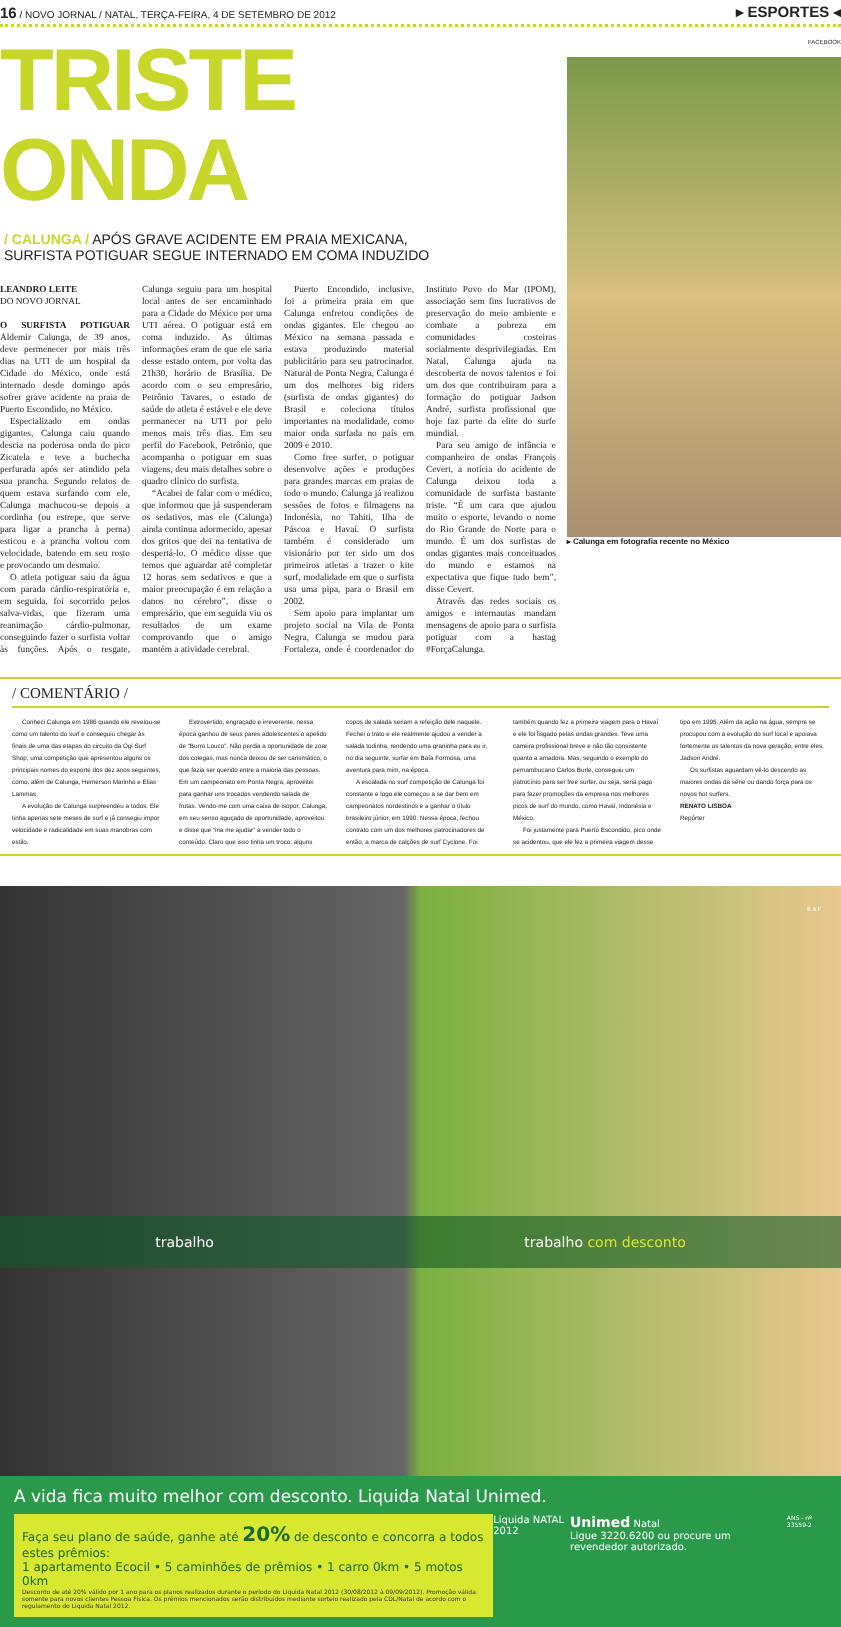16 / NOVO JORNAL / NATAL, TERÇA-FEIRA, 4 DE SETEMBRO DE 2012 ▸ ESPORTES ◂
TRISTE ONDA
/ CALUNGA / APÓS GRAVE ACIDENTE EM PRAIA MEXICANA,
SURFISTA POTIGUAR SEGUE INTERNADO EM COMA INDUZIDO
LEANDRO LEITE
DO NOVO JORNAL
O SURFISTA POTIGUAR Aldemir Calunga, de 39 anos, deve permenecer por mais três dias na UTI de um hospital da Cidade do México, onde está internado desde domingo após sofrer grave acidente na praia de Puerto Escondido, no México.
Especializado em ondas gigantes, Calunga caiu quando descia na poderosa onda do pico Zicatela e teve a buchecha perfurada após ser atindido pela sua prancha. Segundo relatos de quem estava surfando com ele, Calunga machucou-se depois a cordinha (ou estrepe, que serve para ligar a prancha à perna) esticou e a prancha voltou com velocidade, batendo em seu rosto e provocando um desmaio.
O atleta potiguar saiu da água com parada cárdio-respiratória e, em seguida, foi socorrido pelos salva-vidas, que fizeram uma reanimação cárdio-pulmonar, conseguindo fazer o surfista voltar às funções. Após o resgate, Calunga seguiu para um hospital local antes de ser encaminhado para a Cidade do México por uma UTI aérea. O potiguar está em coma induzido. As últimas informações eram de que ele saria desse estado ontem, por volta das 21h30, horário de Brasília. De acordo com o seu empresário, Petrônio Tavares, o estado de saúde do atleta é estável e ele deve permanecer na UTI por pelo menos mais três dias. Em seu perfil do Facebook, Petrônio, que acompanha o potiguar em suas viagens, deu mais detalhes sobre o quadro clínico do surfista.
“Acabei de falar com o médico, que informou que já suspenderam os sedativos, mas ele (Calunga) ainda continua adormecido, apesar dos gritos que dei na tentativa de despertá-lo. O médico disse que temos que aguardar até completar 12 horas sem sedativos e que a maior preocupação é em relação a danos no cérebro”, disse o empresário, que em seguida viu os resultados de um exame comprovando que o amigo mantém a atividade cerebral.
Puerto Encondido, inclusive, foi a primeira praia em que Calunga enfretou condições de ondas gigantes. Ele chegou ao México na semana passada e estava produzindo material publicitário para seu patrocinador. Natural de Ponta Negra, Calunga é um dos melhores big riders (surfista de ondas gigantes) do Brasil e coleciona títulos importantes na modalidade, como maior onda surfada no país em 2009 e 2010.
Como free surfer, o potiguar desenvolve ações e produções para grandes marcas em praias de todo o mundo. Calunga já realizou sessões de fotos e filmagens na Indonésia, no Tahiti, Ilha de Páscoa e Havaí. O surfista também é considerado um visionário por ter sido um dos primeiros atletas a trazer o kite surf, modalidade em que o surfista usa uma pipa, para o Brasil em 2002.
Sem apoio para implantar um projeto social na Vila de Ponta Negra, Calunga se mudou para Fortaleza, onde é coordenador do Instituto Povo do Mar (IPOM), associação sem fins lucrativos de preservação do meio ambiente e combate a pobreza em comunidades costeiras socialmente desprivilegiadas. Em Natal, Calunga ajuda na descoberta de novos talentos e foi um dos que contribuiram para a formação do potiguar Jadson André, surfista profissional que hoje faz parte da elite do surfe mundial.
Para seu amigo de infância e companheiro de ondas François Cevert, a notícia do acidente de Calunga deixou toda a comunidade de surfista bastante triste. “É um cara que ajudou muito o esporte, levando o nome do Rio Grande do Norte para o mundo. É um dos surfistas de ondas gigantes mais conceituados do mundo e estamos na expectativa que fique tudo bem”, disse Cevert.
Através das redes sociais os amigos e internautas mandam mensagens de apoio para o surfista potiguar com a hastag #ForçaCalunga.
FACEBOOK
▸ Calunga em fotografia recente no México
/ COMENTÁRIO /
Conheci Calunga em 1986 quando ele revelou-se como um talento do surf e conseguiu chegar às finais de uma das etapas do circuito da Ogi Surf Shop, uma competição que apresentou alguns os principais nomes do esporte dos dez anos seguintes, como, além de Calunga, Hemerson Marinho e Elias Lammas.
A evolução de Calunga surpreendeu a todos. Ele tinha apenas sete meses de surf e já consegiu impor velocidade e radicalidade em suas manobras com estilo.
Extrovertido, engraçado e irreverente, nessa época ganhou de seus pares adolescentes o apelido de “Burro Louco”. Não perdia a oportunidade de zoar dos colegas, mas nunca deixou de ser carismático, o que fazia ser querido entre a maioria das pessoas. Em um campeonato em Ponta Negra, aproveitei para ganhar uns trocados vendendo salada de frutas. Vendo-me com uma caixa de isopor, Calunga, em seu senso aguçado de oportunidade, aproveitou e disse que “iria me ajudar” a vender todo o conteúdo. Claro que isso tinha um troco: alguns copos de salada seriam a refeição dele naquele. Fechei o trato e ele realmente ajudou a vender a salada todinha, rendendo uma graninha para eu ir, no dia seguinte, surfar em Baía Formosa, uma aventura para mim, na época.
A escalada no surf competição de Calunga foi constante e logo ele começou a se dar bem em campeonatos nordestinos e a ganhar o título brasileiro júnior, em 1990. Nessa época, fechou contrato com um dos melhores patrocinadores de então, a marca de calções de surf Cyclone. Foi também quando fez a primeira viagem para o Havaí e ele foi fisgado pelas ondas grandes. Teve uma carreira profissional breve e não tão consistente quanto a amadora. Mas, seguindo o exemplo do pernambucano Carlos Burle, conseguiu um patrocínio para ser free surfer, ou seja, seria pago para fazer promoções da empresa nos melhores picos de surf do mundo, como Havaí, Indonésia e México.
Foi justamente para Puerto Escondido, pico onde se acidentou, que ele fez a primeira viagem desse tipo em 1995. Além da ação na água, sempre se procupou com a evolução do surf local e apoiava fortemente os talentos da nova geração, entre eles, Jadson André.
Os surfistas aguardam vê-lo descendo as maiores ondas da série ou dando força para os novos hot surfers.
RENATO LISBOA
Repórter
R A F
trabalho trabalho com desconto
A vida fica muito melhor com desconto. Liquida Natal Unimed.
Faça seu plano de saúde, ganhe até 20% de desconto e concorra a todos estes prêmios:
1 apartamento Ecocil • 5 caminhões de prêmios • 1 carro 0km • 5 motos 0km
Desconto de até 20% válido por 1 ano para os planos realizados durante o período do Liquida Natal 2012 (30/08/2012 à 09/09/2012). Promoção válida somente para novos clientes Pessoa Física. Os prêmios mencionados serão distribuídos mediante sorteio realizado pela CDL/Natal de acordo com o regulamento do Liquida Natal 2012.
Liquida NATAL 2012
Unimed Natal
Ligue 3220.6200 ou procure um revendedor autorizado.
ANS - nº 33559-2